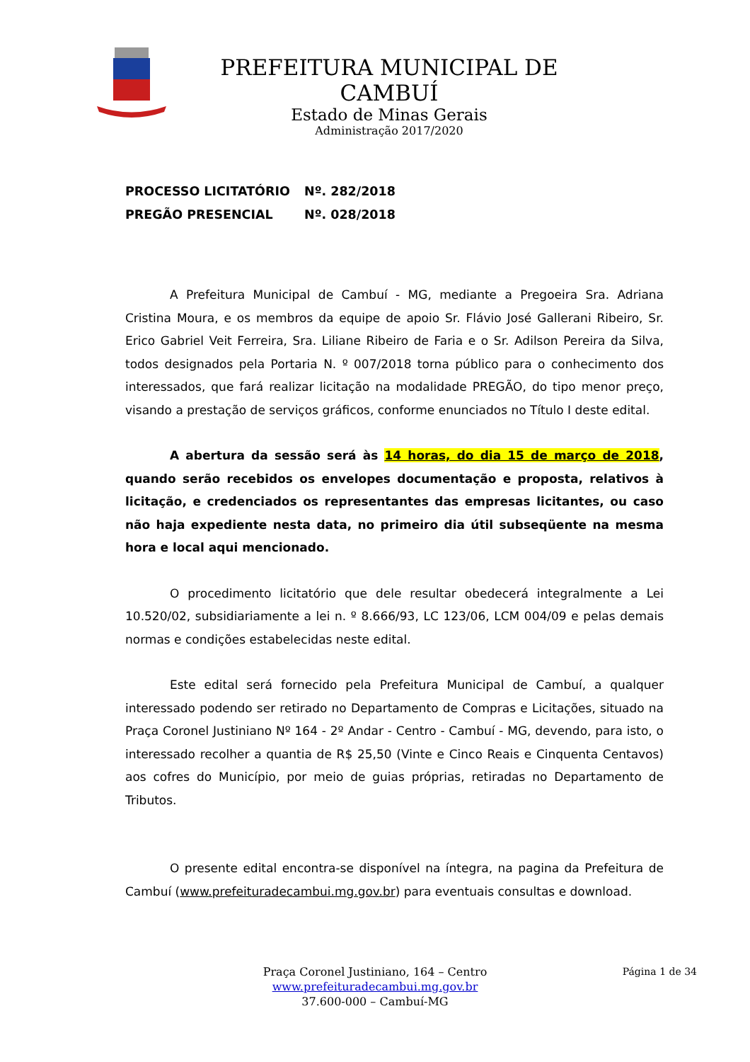PREFEITURA MUNICIPAL DE CAMBUÍ
Estado de Minas Gerais
Administração 2017/2020
PROCESSO LICITATÓRIO Nº. 282/2018
PREGÃO PRESENCIAL Nº. 028/2018
A Prefeitura Municipal de Cambuí - MG, mediante a Pregoeira Sra. Adriana Cristina Moura, e os membros da equipe de apoio Sr. Flávio José Gallerani Ribeiro, Sr. Erico Gabriel Veit Ferreira, Sra. Liliane Ribeiro de Faria e o Sr. Adilson Pereira da Silva, todos designados pela Portaria N. º 007/2018 torna público para o conhecimento dos interessados, que fará realizar licitação na modalidade PREGÃO, do tipo menor preço, visando a prestação de serviços gráficos, conforme enunciados no Título I deste edital.
A abertura da sessão será às 14 horas, do dia 15 de março de 2018, quando serão recebidos os envelopes documentação e proposta, relativos à licitação, e credenciados os representantes das empresas licitantes, ou caso não haja expediente nesta data, no primeiro dia útil subseqüente na mesma hora e local aqui mencionado.
O procedimento licitatório que dele resultar obedecerá integralmente a Lei 10.520/02, subsidiariamente a lei n. º 8.666/93, LC 123/06, LCM 004/09 e pelas demais normas e condições estabelecidas neste edital.
Este edital será fornecido pela Prefeitura Municipal de Cambuí, a qualquer interessado podendo ser retirado no Departamento de Compras e Licitações, situado na Praça Coronel Justiniano Nº 164 - 2º Andar - Centro - Cambuí - MG, devendo, para isto, o interessado recolher a quantia de R$ 25,50 (Vinte e Cinco Reais e Cinquenta Centavos) aos cofres do Município, por meio de guias próprias, retiradas no Departamento de Tributos.
O presente edital encontra-se disponível na íntegra, na pagina da Prefeitura de Cambuí (www.prefeituradecambui.mg.gov.br) para eventuais consultas e download.
Página 1 de 34
Praça Coronel Justiniano, 164 – Centro
www.prefeituradecambui.mg.gov.br
37.600-000 – Cambuí-MG